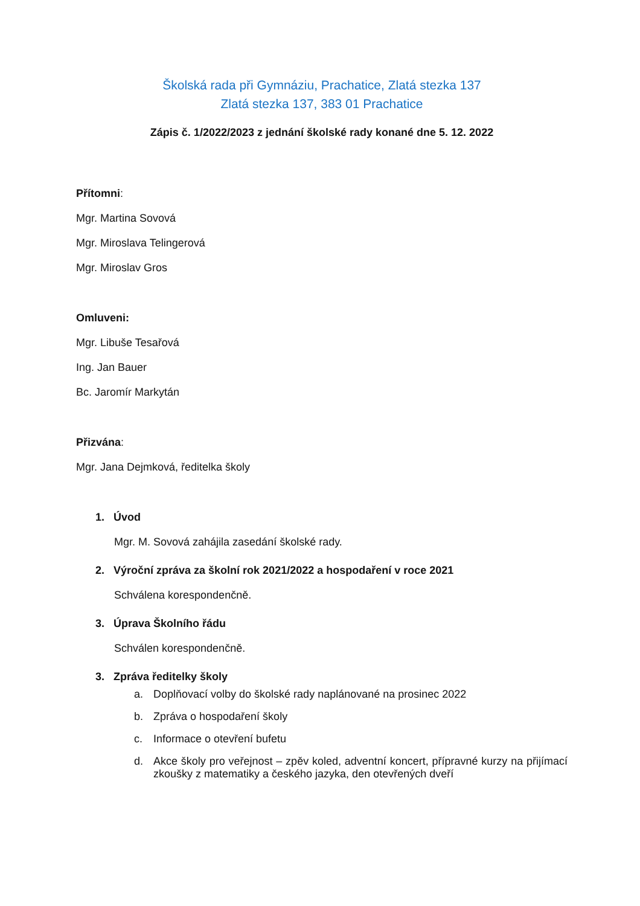Školská rada při Gymnáziu, Prachatice, Zlatá stezka 137
Zlatá stezka 137, 383 01 Prachatice
Zápis č. 1/2022/2023 z jednání školské rady konané dne 5. 12. 2022
Přítomni:
Mgr. Martina Sovová
Mgr. Miroslava Telingerová
Mgr. Miroslav Gros
Omluveni:
Mgr. Libuše Tesařová
Ing. Jan Bauer
Bc. Jaromír Markytán
Přizvána:
Mgr. Jana Dejmková, ředitelka školy
1. Úvod
Mgr. M. Sovová zahájila zasedání školské rady.
2. Výroční zpráva za školní rok 2021/2022 a hospodaření v roce 2021
Schválena korespondenčně.
3. Úprava Školního řádu
Schválen korespondenčně.
3. Zpráva ředitelky školy
a. Doplňovací volby do školské rady naplánované na prosinec 2022
b. Zpráva o hospodaření školy
c. Informace o otevření bufetu
d. Akce školy pro veřejnost – zpěv koled, adventní koncert, přípravné kurzy na přijímací zkoušky z matematiky a českého jazyka, den otevřených dveří